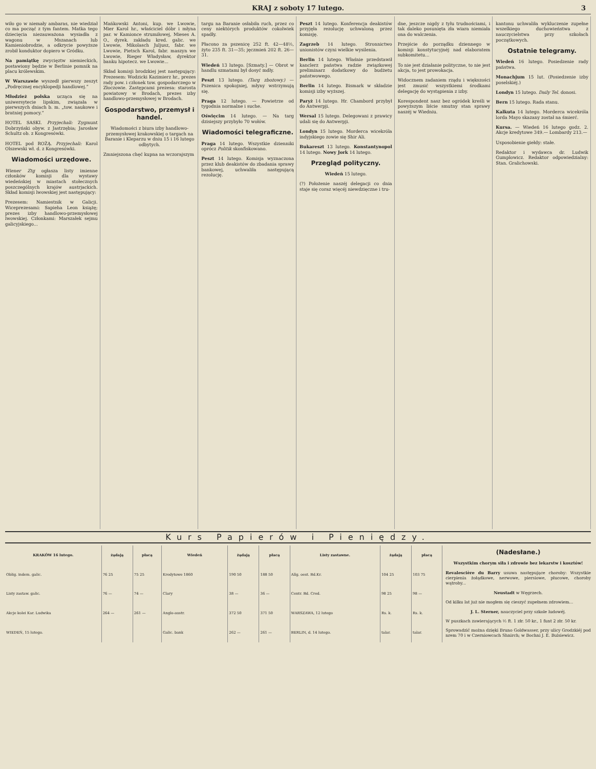KRAJ z soboty 17 lutego. 3
wiło go w niemały ambaras, nie wiedział co ma począć z tym fantem. Matka tego dziecięcia niezauważona wysiadła z wagonu w Mszanach lub Kamieniobrodzie, a odkrycie powyższe zrobił konduktor dopiero w Gródku.
Na pamiątkę zwycięztw niemieckich, postawiony będzie w Berlinie pomnik na placu królewskim.
W Warszawie wyszedł pierwszy zeszyt „Podręcznej encyklopedji handlowej.”
Młodzież polska ucząca się na uniwersytecie lipskim, związała w pierwszych dniach b. m. „tow. naukowe i bratniej pomocy.”
HOTEL SASKI. Przyjechali: Zygmunt Dobrzyński obyw. z Jastrzębia; Jarosław Schultz ob. z Kongresówki.
HOTEL pod ROŻĄ. Przyjechali: Karol Olszewski wł. d. z Kongresówki.
Wiadomości urzędowe.
Wiener Ztg ogłasza listy imienne członków komisji dla wystawy wiedeńskiej w miastach stołecznych poszczególnych krajów austrjackich. Skład komisji lwowskiej jest następujący:
Prezesem: Namiestnik w Galicji. Wiceprezesami: Sapieha Leon książę; prezes izby handlowo-przemysłowej lwowskiej. Członkami: Marszałek sejmu galicyjskiego...
Mańkowski Antoni, kup. we Lwowie, Mier Karol hr., właściciel dóbr i młyna par. w Kamionce strumiłowej, Mieses A. O., dyrek. zakładu kred. galic. we Lwowie, Mikolasch Juljusz, fabr. we Lwowie, Pietsch Karol, fabr. maszyn we Lwowie, Rieger Władysław, dyrektor banku hipotecz. we Lwowie...
Skład komisji brodzkiej jest następujący: Prezesem: Wodzicki Kazimierz hr., prezes rady pow. i członek tow. gospodarczego w Złoczowie. Zastępcami prezesa: starosta powiatowy w Brodach, prezes izby handlowo-przemysłowej w Brodach.
Gospodarstwo, przemysł i handel.
Wiadomości z biura izby handlowo-przemysłowej krakowskiej o targach na Baranie i Kleparzu w dniu 15 i 16 lutego odbytych.
Zmniejszona chęć kupna na wczorajszym
targu na Baranie osłabiła ruch, przez co ceny niektórych produktów cokolwiek spadły.
Płacono za pszenicę 252 ft. 42—48½, żyto 235 ft. 31—35; jęczmień 202 ft. 26—31.
Wiedeń 13 lutego. [Szmaty.] — Obrot w handlu szmatami był dosyć mdły.
Peszt 13 lutego. (Targ zbożowy.) — Pszenica spokojniej, młyny wstrzymują się.
Praga 12 lutego. — Powietrze od tygodnia normalne i suche.
Oświęcim 14 lutego. — Na targ dzisiejszy przybyło 70 wołów.
Wiadomości telegraficzne.
Praga 14 lutego. Wszystkie dzienniki oprócz Politik skonfiskowano.
Peszt 14 lutego. Komisja wyznaczona przez klub deakistów do zbadania sprawy bankowej, uchwaliła następującą rezolucję.
Peszt 14 lutego. Konferencja deakistów przyjęła rezolucję uchwaloną przez komisję.
Zagrzeb 14 lutego. Stronnictwo unionistów czyni wielkie wysilenia.
Berlin 14 lutego. Właśnie przedstawił kanclerz państwa radzie związkowej preliminarz dodatkowy do budżetu państwowego.
Berlin 14 lutego. Bismark w składzie komisji izby wyższej.
Paryż 14 lutego. Hr. Chambord przybył do Antwerpji.
Wersal 15 lutego. Delegowani z prawicy udali się do Antwerpji.
Londyn 15 lutego. Morderca wicekróla indyjskiego zowie się Shir Ali.
Bukareszt 13 lutego. Konstantynopol 14 lutego. Nowy Jork 14 lutego.
Przegląd polityczny.
Wiedeń 15 lutego.
(?) Położenie naszéj delegacji co dnia staje się coraz więcéj niewdzięczne i tru-
dne, jeszcze nigdy z tyłu trudnościami, i tak daleko posunięta zła wiara niemiała ona do walczenia.
Przejście do porządku dziennego w komisji konstytucyjnéj nad elaboratem subkomitetu...
To nie jest działanie polityczne, to nie jest akcja, to jest prowokacja.
Widocznem zadaniem rządu i większości jest zmusić wszystkiemi środkami delegację do wystąpienia z izby.
Korespondent nasz bez ogródek kreśli w powyższym liście smutny stan sprawy naszéj w Wiedniu.
kantonu uchwaliła wykluczenie zupełne wszelkiego duchowieństwa z nauczycielstwa przy szkołach początkowych.
Ostatnie telegramy.
Wiedeń 16 lutego. Posiedzenie rady państwa.
Monachjum 15 lut. (Posiedzenie izby poselskiéj.)
Londyn 15 lutego. Daily Tel. donosi.
Bern 15 lutego. Rada stanu.
Kalkuta 14 lutego. Morderca wicekróla lorda Mayo skazany został na śmierć.
Kursa. — Wiedeń 16 lutego godz. 2. Akcje kredytowe 349.— Lombardy 213.—
Usposobienie giełdy: stałe.
Redaktor i wydawca dr. Ludwik Gumplowicz. Redaktor odpowiedzialny: Stan. Gralichowski.
Kurs Papierów i Pieniędzy.
| KRAKÓW 16 lutego. | żądają | płacą | Wiedeń | żądają | płacą | Listy zastawne. | żądają | płacą |
| --- | --- | --- | --- | --- | --- | --- | --- | --- |
| Oblig. indem. galic. | 76 25 | 75 25 | Kredytowe 1860 | 190 50 | 188 50 | Allg. oest. Bd.Kr. | 104 25 | 103 75 |
| Listy zastaw. galic. | 76 — | 74 — | Clary | 38 — | 36 — | Centr. Bd. Cred. | 98 25 | 98 — |
| Akcje kolei Kar. Ludwika | 264 — | 261 — | Anglo-austr. | 372 50 | 371 50 | WARSZAWA, 12 lutego | Rs. k. | Rs. k. |
| WIEDEŃ, 15 lutego. | | | Galic. bank | 262 — | 261 — | BERLIN, d. 14 lutego. | talar. | talar. |
(Nadesłane.)
Wszystkim chorym siła i zdrowie bez lekarstw i kosztów!
Revalescière du Barry usuwa następujące choroby: Wszystkie cierpienia żołądkowe, nerwowe, piersiowe, płucowe, choroby wątroby...
Neustadt w Węgrzech.
Od kilku lat już nie mogłem się cieszyć zupełnem zdrowiem...
J. L. Sterner, nauczyciel przy szkole ludowéj.
W puszkach zawierających ½ ft. 1 złr. 50 kr., 1 funt 2 złr. 50 kr.
Sprowadzić można dzięki Bruno Goldwasser, przy ulicy Grodzkiéj pod nrem 70 i w Czerniowcach Shnirch; w Bochni J. E. Bulsiewicz.